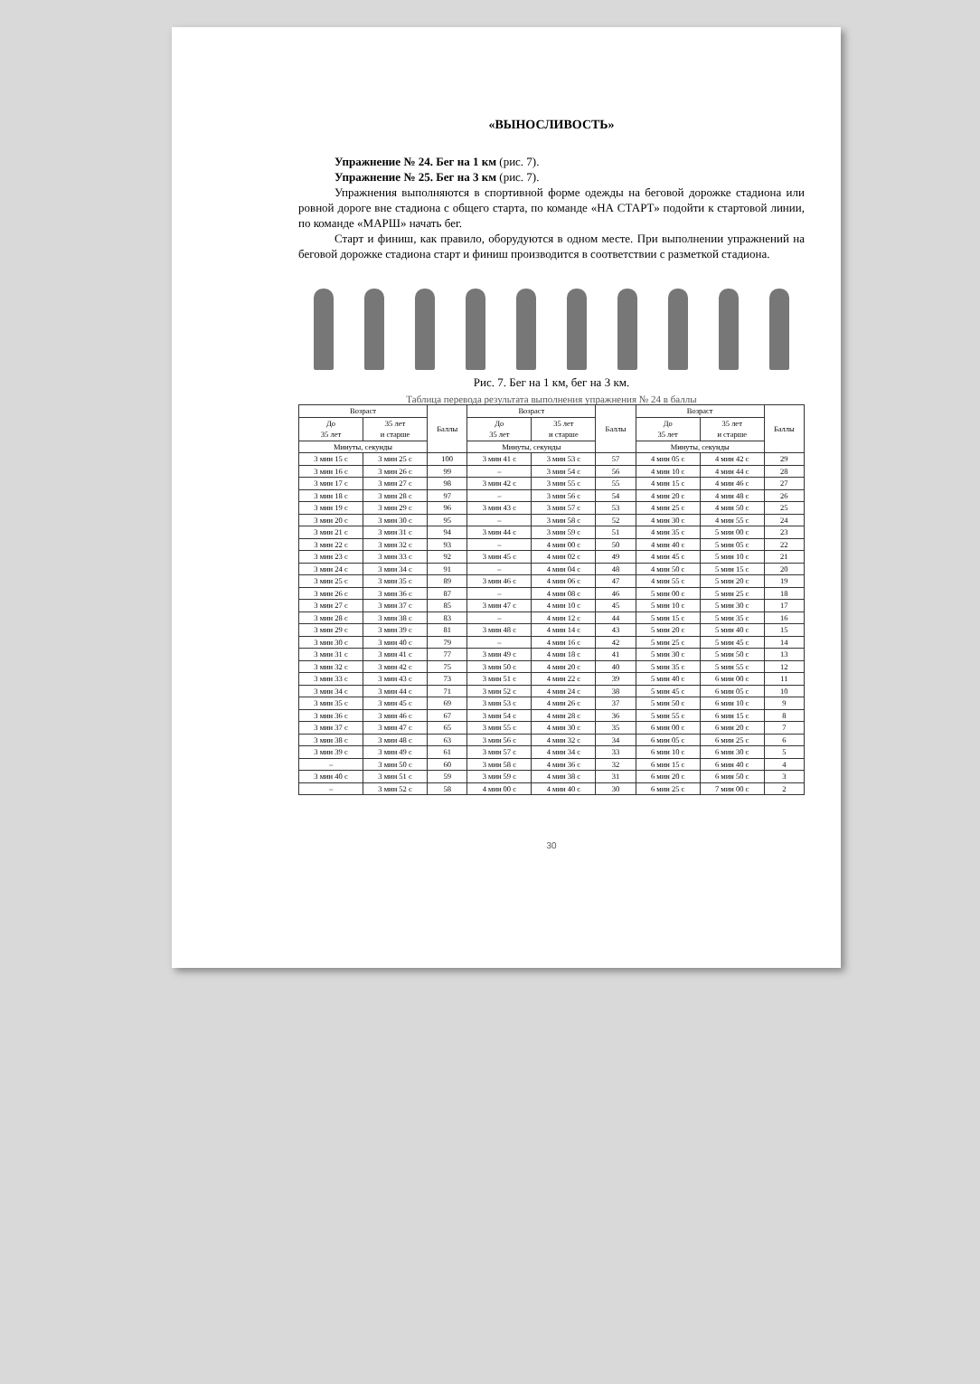«ВЫНОСЛИВОСТЬ»
Упражнение № 24. Бег на 1 км (рис. 7).
Упражнение № 25. Бег на 3 км (рис. 7).
Упражнения выполняются в спортивной форме одежды на беговой дорожке стадиона или ровной дороге вне стадиона с общего старта, по команде «НА СТАРТ» подойти к стартовой линии, по команде «МАРШ» начать бег.
Старт и финиш, как правило, оборудуются в одном месте. При выполнении упражнений на беговой дорожке стадиона старт и финиш производится в соответствии с разметкой стадиона.
Рис. 7. Бег на 1 км, бег на 3 км.
Таблица перевода результата выполнения упражнения № 24 в баллы
| Возраст | | Баллы | Возраст | | Баллы | Возраст | | Баллы |
| --- | --- | --- | --- | --- | --- | --- | --- | --- |
| До 35 лет | 35 лет и старше | | До 35 лет | 35 лет и старше | | До 35 лет | 35 лет и старше | |
| Минуты, секунды | | | Минуты, секунды | | | Минуты, секунды | | |
| 3 мин 15 с | 3 мин 25 с | 100 | 3 мин 41 с | 3 мин 53 с | 57 | 4 мин 05 с | 4 мин 42 с | 29 |
| 3 мин 16 с | 3 мин 26 с | 99 | – | 3 мин 54 с | 56 | 4 мин 10 с | 4 мин 44 с | 28 |
| 3 мин 17 с | 3 мин 27 с | 98 | 3 мин 42 с | 3 мин 55 с | 55 | 4 мин 15 с | 4 мин 46 с | 27 |
| 3 мин 18 с | 3 мин 28 с | 97 | – | 3 мин 56 с | 54 | 4 мин 20 с | 4 мин 48 с | 26 |
| 3 мин 19 с | 3 мин 29 с | 96 | 3 мин 43 с | 3 мин 57 с | 53 | 4 мин 25 с | 4 мин 50 с | 25 |
| 3 мин 20 с | 3 мин 30 с | 95 | – | 3 мин 58 с | 52 | 4 мин 30 с | 4 мин 55 с | 24 |
| 3 мин 21 с | 3 мин 31 с | 94 | 3 мин 44 с | 3 мин 59 с | 51 | 4 мин 35 с | 5 мин 00 с | 23 |
| 3 мин 22 с | 3 мин 32 с | 93 | – | 4 мин 00 с | 50 | 4 мин 40 с | 5 мин 05 с | 22 |
| 3 мин 23 с | 3 мин 33 с | 92 | 3 мин 45 с | 4 мин 02 с | 49 | 4 мин 45 с | 5 мин 10 с | 21 |
| 3 мин 24 с | 3 мин 34 с | 91 | – | 4 мин 04 с | 48 | 4 мин 50 с | 5 мин 15 с | 20 |
| 3 мин 25 с | 3 мин 35 с | 89 | 3 мин 46 с | 4 мин 06 с | 47 | 4 мин 55 с | 5 мин 20 с | 19 |
| 3 мин 26 с | 3 мин 36 с | 87 | – | 4 мин 08 с | 46 | 5 мин 00 с | 5 мин 25 с | 18 |
| 3 мин 27 с | 3 мин 37 с | 85 | 3 мин 47 с | 4 мин 10 с | 45 | 5 мин 10 с | 5 мин 30 с | 17 |
| 3 мин 28 с | 3 мин 38 с | 83 | – | 4 мин 12 с | 44 | 5 мин 15 с | 5 мин 35 с | 16 |
| 3 мин 29 с | 3 мин 39 с | 81 | 3 мин 48 с | 4 мин 14 с | 43 | 5 мин 20 с | 5 мин 40 с | 15 |
| 3 мин 30 с | 3 мин 40 с | 79 | – | 4 мин 16 с | 42 | 5 мин 25 с | 5 мин 45 с | 14 |
| 3 мин 31 с | 3 мин 41 с | 77 | 3 мин 49 с | 4 мин 18 с | 41 | 5 мин 30 с | 5 мин 50 с | 13 |
| 3 мин 32 с | 3 мин 42 с | 75 | 3 мин 50 с | 4 мин 20 с | 40 | 5 мин 35 с | 5 мин 55 с | 12 |
| 3 мин 33 с | 3 мин 43 с | 73 | 3 мин 51 с | 4 мин 22 с | 39 | 5 мин 40 с | 6 мин 00 с | 11 |
| 3 мин 34 с | 3 мин 44 с | 71 | 3 мин 52 с | 4 мин 24 с | 38 | 5 мин 45 с | 6 мин 05 с | 10 |
| 3 мин 35 с | 3 мин 45 с | 69 | 3 мин 53 с | 4 мин 26 с | 37 | 5 мин 50 с | 6 мин 10 с | 9 |
| 3 мин 36 с | 3 мин 46 с | 67 | 3 мин 54 с | 4 мин 28 с | 36 | 5 мин 55 с | 6 мин 15 с | 8 |
| 3 мин 37 с | 3 мин 47 с | 65 | 3 мин 55 с | 4 мин 30 с | 35 | 6 мин 00 с | 6 мин 20 с | 7 |
| 3 мин 38 с | 3 мин 48 с | 63 | 3 мин 56 с | 4 мин 32 с | 34 | 6 мин 05 с | 6 мин 25 с | 6 |
| 3 мин 39 с | 3 мин 49 с | 61 | 3 мин 57 с | 4 мин 34 с | 33 | 6 мин 10 с | 6 мин 30 с | 5 |
| – | 3 мин 50 с | 60 | 3 мин 58 с | 4 мин 36 с | 32 | 6 мин 15 с | 6 мин 40 с | 4 |
| 3 мин 40 с | 3 мин 51 с | 59 | 3 мин 59 с | 4 мин 38 с | 31 | 6 мин 20 с | 6 мин 50 с | 3 |
| – | 3 мин 52 с | 58 | 4 мин 00 с | 4 мин 40 с | 30 | 6 мин 25 с | 7 мин 00 с | 2 |
30